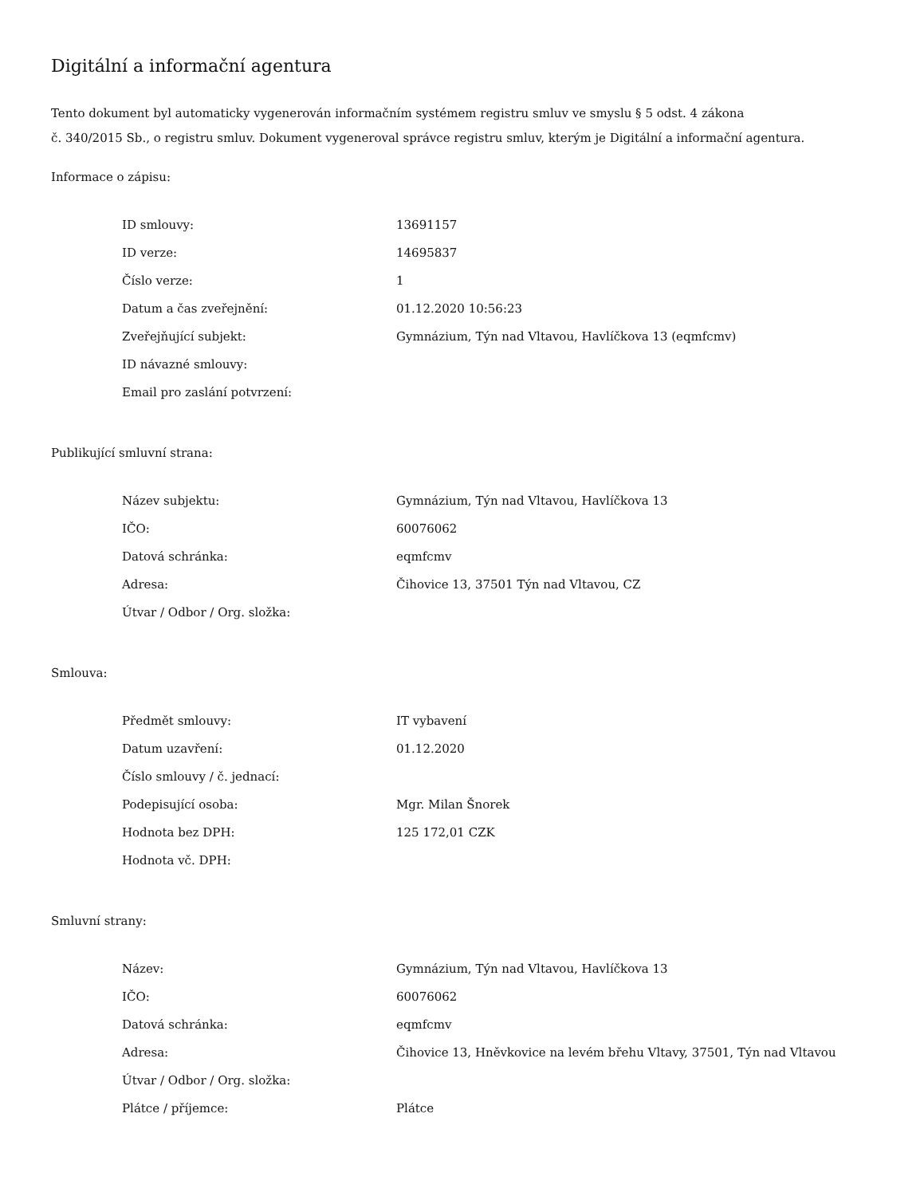Digitální a informační agentura
Tento dokument byl automaticky vygenerován informačním systémem registru smluv ve smyslu § 5 odst. 4 zákona
č. 340/2015 Sb., o registru smluv. Dokument vygeneroval správce registru smluv, kterým je Digitální a informační agentura.
Informace o zápisu:
| ID smlouvy: | 13691157 |
| ID verze: | 14695837 |
| Číslo verze: | 1 |
| Datum a čas zveřejnění: | 01.12.2020 10:56:23 |
| Zveřejňující subjekt: | Gymnázium, Týn nad Vltavou, Havlíčkova 13 (eqmfcmv) |
| ID návazné smlouvy: | |
| Email pro zaslání potvrzení: | |
Publikující smluvní strana:
| Název subjektu: | Gymnázium, Týn nad Vltavou, Havlíčkova 13 |
| IČO: | 60076062 |
| Datová schránka: | eqmfcmv |
| Adresa: | Čihovice 13, 37501 Týn nad Vltavou, CZ |
| Útvar / Odbor / Org. složka: | |
Smlouva:
| Předmět smlouvy: | IT vybavení |
| Datum uzavření: | 01.12.2020 |
| Číslo smlouvy / č. jednací: | |
| Podepisující osoba: | Mgr. Milan Šnorek |
| Hodnota bez DPH: | 125 172,01 CZK |
| Hodnota vč. DPH: | |
Smluvní strany:
| Název: | Gymnázium, Týn nad Vltavou, Havlíčkova 13 |
| IČO: | 60076062 |
| Datová schránka: | eqmfcmv |
| Adresa: | Čihovice 13, Hněvkovice na levém břehu Vltavy, 37501, Týn nad Vltavou |
| Útvar / Odbor / Org. složka: | |
| Plátce / příjemce: | Plátce |